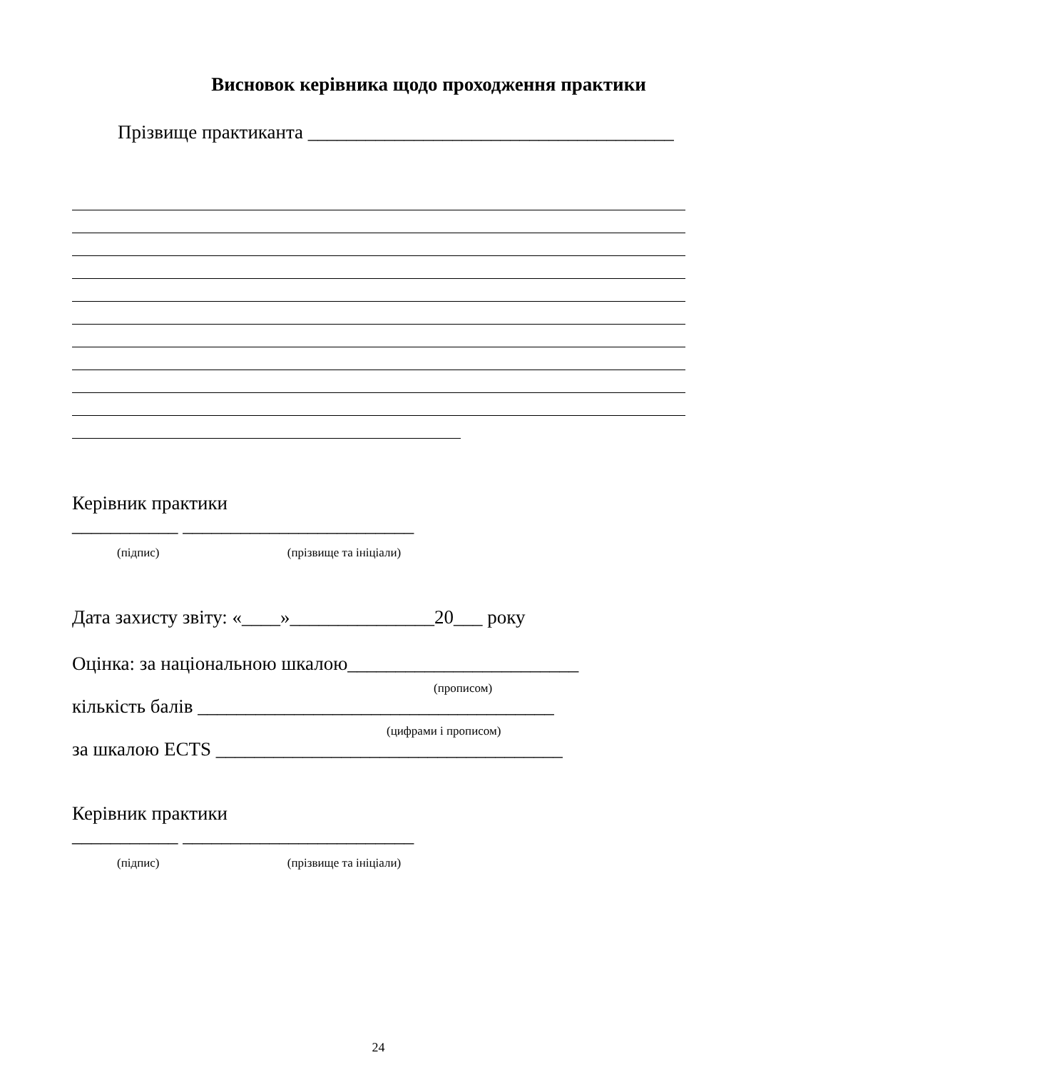Висновок керівника щодо проходження практики
Прізвище практиканта ______________________________________
Керівник практики
___________ ________________________
(підпис) (прізвище та ініціали)
Дата захисту звіту: «____»_______________20___ року
Оцінка: за національною шкалою________________________
(прописом)
кількість балів _____________________________________
(цифрами і прописом)
за шкалою ECTS ____________________________________
Керівник практики
___________ ________________________
(підпис) (прізвище та ініціали)
24